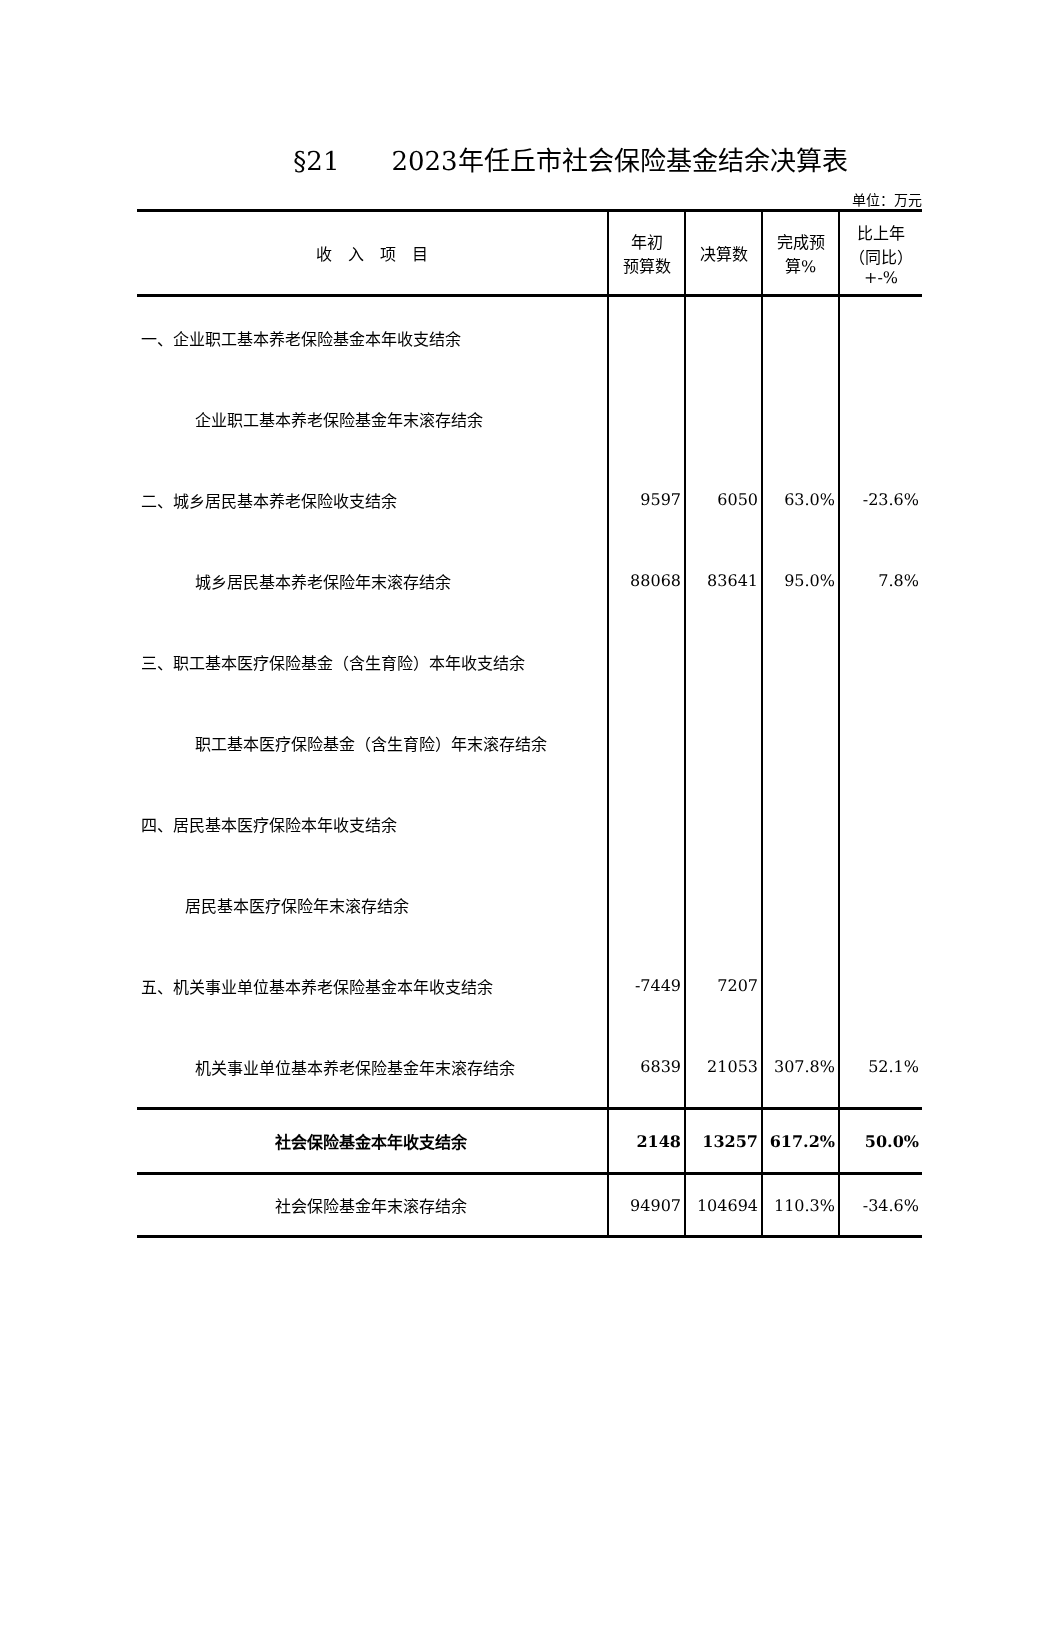§21　　2023年任丘市社会保险基金结余决算表
单位：万元
| 收 入 项 目 | 年初 预算数 | 决算数 | 完成预 算% | 比上年 （同比） +-% |
| --- | --- | --- | --- | --- |
| 一、企业职工基本养老保险基金本年收支结余 | | | | |
| 企业职工基本养老保险基金年末滚存结余 | | | | |
| 二、城乡居民基本养老保险收支结余 | 9597 | 6050 | 63.0% | -23.6% |
| 城乡居民基本养老保险年末滚存结余 | 88068 | 83641 | 95.0% | 7.8% |
| 三、职工基本医疗保险基金（含生育险）本年收支结余 | | | | |
| 职工基本医疗保险基金（含生育险）年末滚存结余 | | | | |
| 四、居民基本医疗保险本年收支结余 | | | | |
| 居民基本医疗保险年末滚存结余 | | | | |
| 五、机关事业单位基本养老保险基金本年收支结余 | -7449 | 7207 | | |
| 机关事业单位基本养老保险基金年末滚存结余 | 6839 | 21053 | 307.8% | 52.1% |
| 社会保险基金本年收支结余 | 2148 | 13257 | 617.2% | 50.0% |
| 社会保险基金年末滚存结余 | 94907 | 104694 | 110.3% | -34.6% |